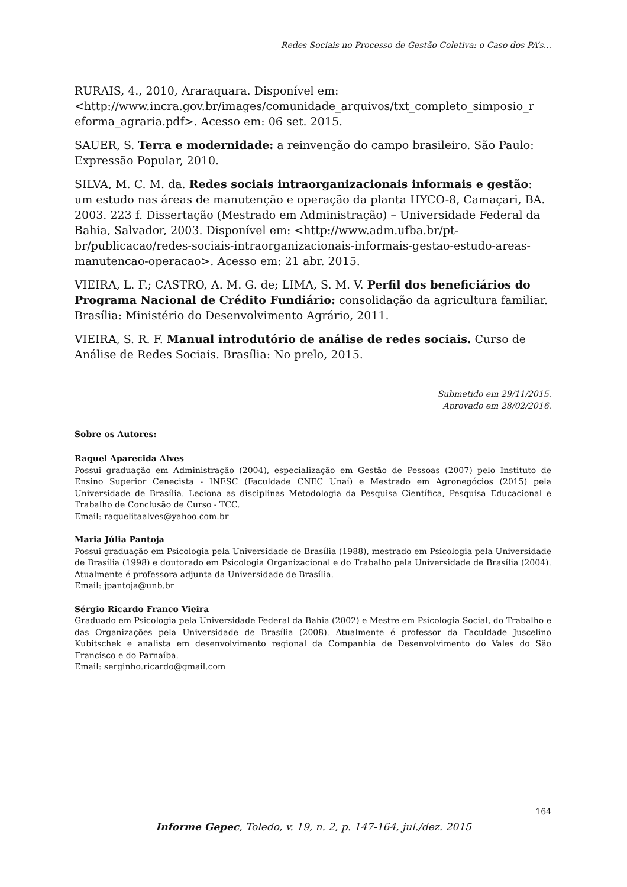Redes Sociais no Processo de Gestão Coletiva: o Caso dos PA’s...
RURAIS, 4., 2010, Araraquara. Disponível em: <http://www.incra.gov.br/images/comunidade_arquivos/txt_completo_simposio_r eforma_agraria.pdf>. Acesso em: 06 set. 2015.
SAUER, S. Terra e modernidade: a reinvenção do campo brasileiro. São Paulo: Expressão Popular, 2010.
SILVA, M. C. M. da. Redes sociais intraorganizacionais informais e gestão: um estudo nas áreas de manutenção e operação da planta HYCO-8, Camaçari, BA. 2003. 223 f. Dissertação (Mestrado em Administração) – Universidade Federal da Bahia, Salvador, 2003. Disponível em: <http://www.adm.ufba.br/pt-br/publicacao/redes-sociais-intraorganizacionais-informais-gestao-estudo-areas-manutencao-operacao>. Acesso em: 21 abr. 2015.
VIEIRA, L. F.; CASTRO, A. M. G. de; LIMA, S. M. V. Perfil dos beneficiários do Programa Nacional de Crédito Fundiário: consolidação da agricultura familiar. Brasília: Ministério do Desenvolvimento Agrário, 2011.
VIEIRA, S. R. F. Manual introdutório de análise de redes sociais. Curso de Análise de Redes Sociais. Brasília: No prelo, 2015.
Submetido em 29/11/2015.
Aprovado em 28/02/2016.
Sobre os Autores:
Raquel Aparecida Alves
Possui graduação em Administração (2004), especialização em Gestão de Pessoas (2007) pelo Instituto de Ensino Superior Cenecista - INESC (Faculdade CNEC Unaí) e Mestrado em Agronegócios (2015) pela Universidade de Brasília. Leciona as disciplinas Metodologia da Pesquisa Científica, Pesquisa Educacional e Trabalho de Conclusão de Curso - TCC.
Email: raquelitaalves@yahoo.com.br
Maria Júlia Pantoja
Possui graduação em Psicologia pela Universidade de Brasília (1988), mestrado em Psicologia pela Universidade de Brasília (1998) e doutorado em Psicologia Organizacional e do Trabalho pela Universidade de Brasília (2004). Atualmente é professora adjunta da Universidade de Brasília.
Email: jpantoja@unb.br
Sérgio Ricardo Franco Vieira
Graduado em Psicologia pela Universidade Federal da Bahia (2002) e Mestre em Psicologia Social, do Trabalho e das Organizações pela Universidade de Brasília (2008). Atualmente é professor da Faculdade Juscelino Kubitschek e analista em desenvolvimento regional da Companhia de Desenvolvimento do Vales do São Francisco e do Parnaíba.
Email: serginho.ricardo@gmail.com
164
Informe Gepec, Toledo, v. 19, n. 2, p. 147-164, jul./dez. 2015